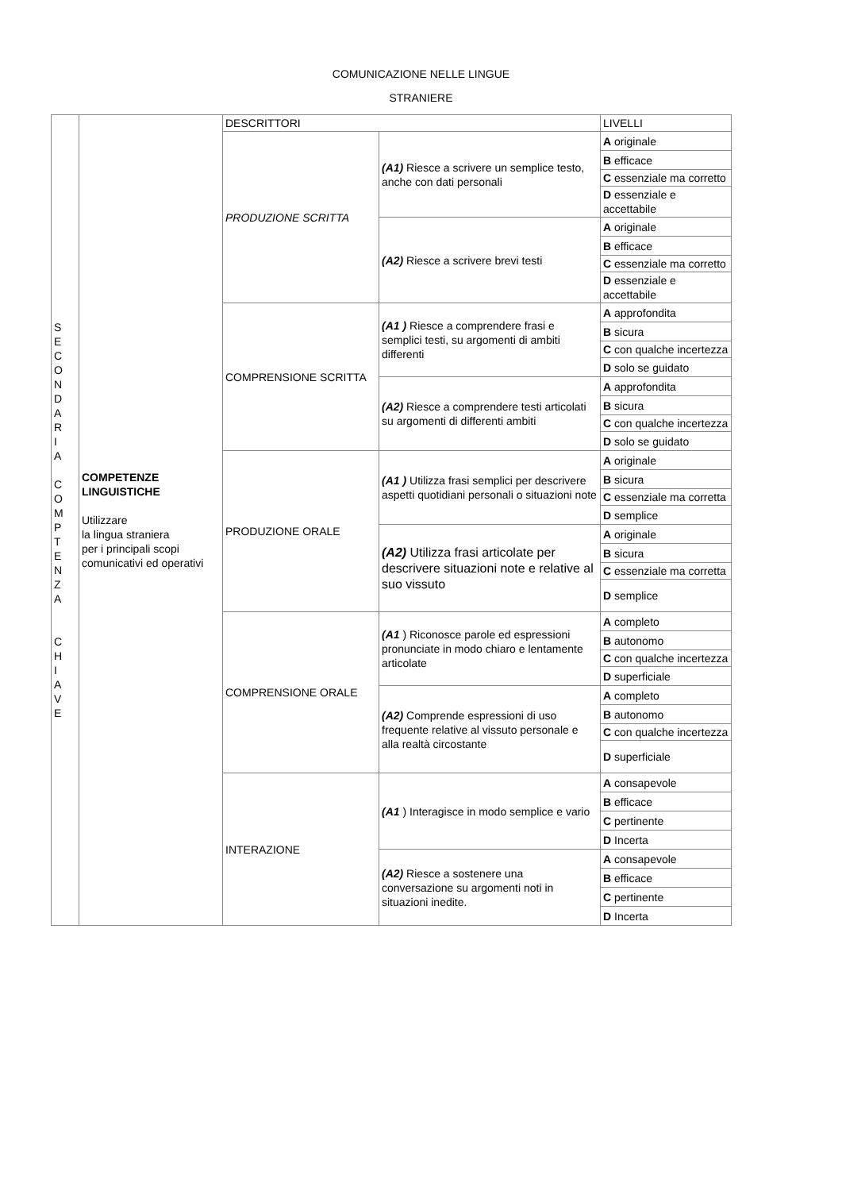COMUNICAZIONE NELLE LINGUE
STRANIERE
| S E C O N D A R I A C O M P T E N Z A C H I A V E | COMPETENZE LINGUISTICHE Utilizzare la lingua straniera per i principali scopi comunicativi ed operativi | DESCRITTORI | | LIVELLI |
| | | PRODUZIONE SCRITTA | (A1) Riesce a scrivere un semplice testo, anche con dati personali | A originale |
| | | | | B efficace |
| | | | | C essenziale ma corretto |
| | | | | D essenziale e accettabile |
| | | | (A2) Riesce a scrivere brevi testi | A originale |
| | | | | B efficace |
| | | | | C essenziale ma corretto |
| | | | | D essenziale e accettabile |
| | | COMPRENSIONE SCRITTA | (A1 ) Riesce a comprendere frasi e semplici testi, su argomenti di ambiti differenti | A approfondita |
| | | | | B sicura |
| | | | | C con qualche incertezza |
| | | | | D solo se guidato |
| | | | (A2) Riesce a comprendere testi articolati su argomenti di differenti ambiti | A approfondita |
| | | | | B sicura |
| | | | | C con qualche incertezza |
| | | | | D solo se guidato |
| | | PRODUZIONE ORALE | (A1 ) Utilizza frasi semplici per descrivere aspetti quotidiani personali o situazioni note | A originale |
| | | | | B sicura |
| | | | | C essenziale ma corretta |
| | | | | D semplice |
| | | | (A2) Utilizza frasi articolate per descrivere situazioni note e relative al suo vissuto | A originale |
| | | | | B sicura |
| | | | | C essenziale ma corretta |
| | | | | D semplice |
| | | COMPRENSIONE ORALE | (A1 ) Riconosce parole ed espressioni pronunciate in modo chiaro e lentamente articolate | A completo |
| | | | | B autonomo |
| | | | | C con qualche incertezza |
| | | | | D superficiale |
| | | | (A2) Comprende espressioni di uso frequente relative al vissuto personale e alla realtà circostante | A completo |
| | | | | B autonomo |
| | | | | C con qualche incertezza |
| | | | | D superficiale |
| | | INTERAZIONE | (A1 ) Interagisce in modo semplice e vario | A consapevole |
| | | | | B efficace |
| | | | | C pertinente |
| | | | | D Incerta |
| | | | (A2) Riesce a sostenere una conversazione su argomenti noti in situazioni inedite. | A consapevole |
| | | | | B efficace |
| | | | | C pertinente |
| | | | | D Incerta |